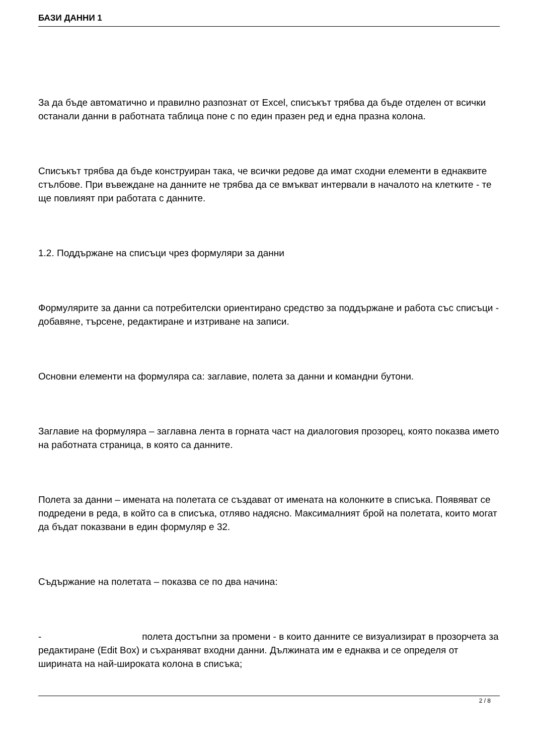БАЗИ ДАННИ 1
За да бъде автоматично и правилно разпознат от Excel, списъкът трябва да бъде отделен от всички останали данни в работната таблица поне с по един празен ред и една празна колона.
Списъкът трябва да бъде конструиран така, че всички редове да имат сходни елементи в еднаквите стълбове. При въвеждане на данните не трябва да се вмъкват интервали в началото на клетките - те ще повлияят при работата с данните.
1.2. Поддържане на списъци чрез формуляри за данни
Формулярите за данни са потребителски ориентирано средство за поддържане и работа със списъци - добавяне, търсене, редактиране и изтриване на записи.
Основни елементи на формуляра са: заглавие, полета за данни и командни бутони.
Заглавие на формуляра – заглавна лента в горната част на диалоговия прозорец, която показва името на работната страница, в която са данните.
Полета за данни – имената на полетата се създават от имената на колонките в списъка. Появяват се подредени в реда, в който са в списъка, отляво надясно. Максималният брой на полетата, които могат да бъдат показвани в един формуляр е 32.
Съдържание на полетата – показва се по два начина:
- полета достъпни за промени - в които данните се визуализират в прозорчета за редактиране (Edit Box) и съхраняват входни данни. Дължината им е еднаква и се определя от ширината на най-широката колона в списъка;
2 / 8